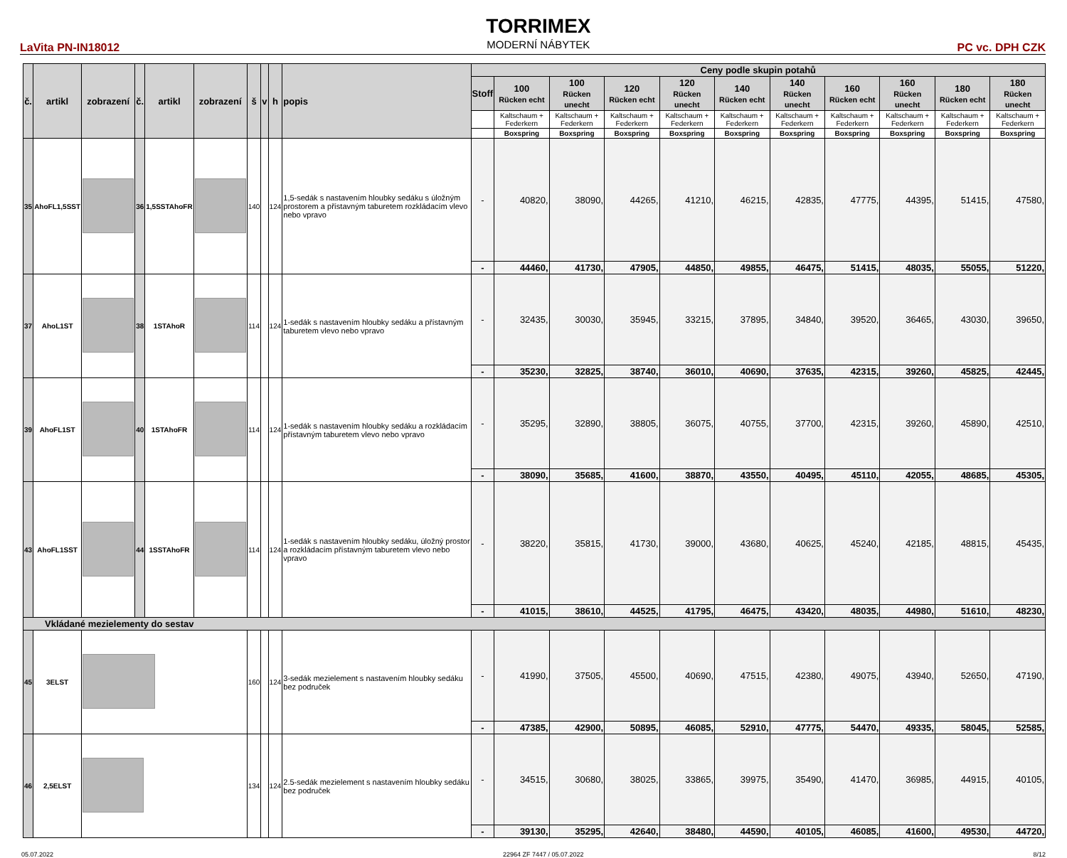LaVita PN-IN18012
TORRIMEX
MODERNÍ NÁBYTEK
PC vc. DPH CZK
| č. | artikl | zobrazení | č. | artikl | zobrazení | š | v | h | popis | Ceny podle skupin potahů | | | | | | | | | | |
| --- | --- | --- | --- | --- | --- | --- | --- | --- | --- | --- | --- | --- | --- | --- | --- | --- | --- | --- | --- | --- |
| | | | | | | | | | | Stoff | 100 Rücken echt | 100 Rücken unecht | 120 Rücken echt | 120 Rücken unecht | 140 Rücken echt | 140 Rücken unecht | 160 Rücken echt | 160 Rücken unecht | 180 Rücken echt | 180 Rücken unecht |
| | | | | | | | | | | | Kaltschaum + Federkern | Kaltschaum + Federkern | Kaltschaum + Federkern | Kaltschaum + Federkern | Kaltschaum + Federkern | Kaltschaum + Federkern | Kaltschaum + Federkern | Kaltschaum + Federkern | Kaltschaum + Federkern | Kaltschaum + Federkern |
| | | | | | | | | | | | Boxspring | Boxspring | Boxspring | Boxspring | Boxspring | Boxspring | Boxspring | Boxspring | Boxspring | Boxspring |
| 35 | AhoFL1,5SST | | 36 | 1,5SSTAhoFR | | 140 | | 124 | 1,5-sedák s nastavením hloubky sedáku s úložným prostorem a přístavným taburetem rozkládacím vlevo nebo vpravo | - | 40820, | 38090, | 44265, | 41210, | 46215, | 42835, | 47775, | 44395, | 51415, | 47580, |
| | | | | | | | | | | - | 44460, | 41730, | 47905, | 44850, | 49855, | 46475, | 51415, | 48035, | 55055, | 51220, |
| 37 | AhoL1ST | | 38 | 1STAhoR | | 114 | | 124 | 1-sedák s nastavením hloubky sedáku a přístavným taburetem vlevo nebo vpravo | - | 32435, | 30030, | 35945, | 33215, | 37895, | 34840, | 39520, | 36465, | 43030, | 39650, |
| | | | | | | | | | | - | 35230, | 32825, | 38740, | 36010, | 40690, | 37635, | 42315, | 39260, | 45825, | 42445, |
| 39 | AhoFL1ST | | 40 | 1STAhoFR | | 114 | | 124 | 1-sedák s nastavením hloubky sedáku a rozkládacím přístavným taburetem vlevo nebo vpravo | - | 35295, | 32890, | 38805, | 36075, | 40755, | 37700, | 42315, | 39260, | 45890, | 42510, |
| | | | | | | | | | | - | 38090, | 35685, | 41600, | 38870, | 43550, | 40495, | 45110, | 42055, | 48685, | 45305, |
| 43 | AhoFL1SST | | 44 | 1SSTAhoFR | | 114 | | 124 | 1-sedák s nastavením hloubky sedáku, úložný prostor a rozkládacím přístavným taburetem vlevo nebo vpravo | - | 38220, | 35815, | 41730, | 39000, | 43680, | 40625, | 45240, | 42185, | 48815, | 45435, |
| | | | | | | | | | | - | 41015, | 38610, | 44525, | 41795, | 46475, | 43420, | 48035, | 44980, | 51610, | 48230, |
| Vkládané mezielementy do sestav | | | | | | | | | | | | | | | | | | | | |
| 45 | 3ELST | | | | | 160 | | 124 | 3-sedák mezielement s nastavením hloubky sedáku bez područek | - | 41990, | 37505, | 45500, | 40690, | 47515, | 42380, | 49075, | 43940, | 52650, | 47190, |
| | | | | | | | | | | - | 47385, | 42900, | 50895, | 46085, | 52910, | 47775, | 54470, | 49335, | 58045, | 52585, |
| 46 | 2,5ELST | | | | | 134 | | 124 | 2.5-sedák mezielement s nastavením hloubky sedáku bez područek | - | 34515, | 30680, | 38025, | 33865, | 39975, | 35490, | 41470, | 36985, | 44915, | 40105, |
| | | | | | | | | | | - | 39130, | 35295, | 42640, | 38480, | 44590, | 40105, | 46085, | 41600, | 49530, | 44720, |
05.07.2022 22964 ZF 7447 / 05.07.2022 8/12